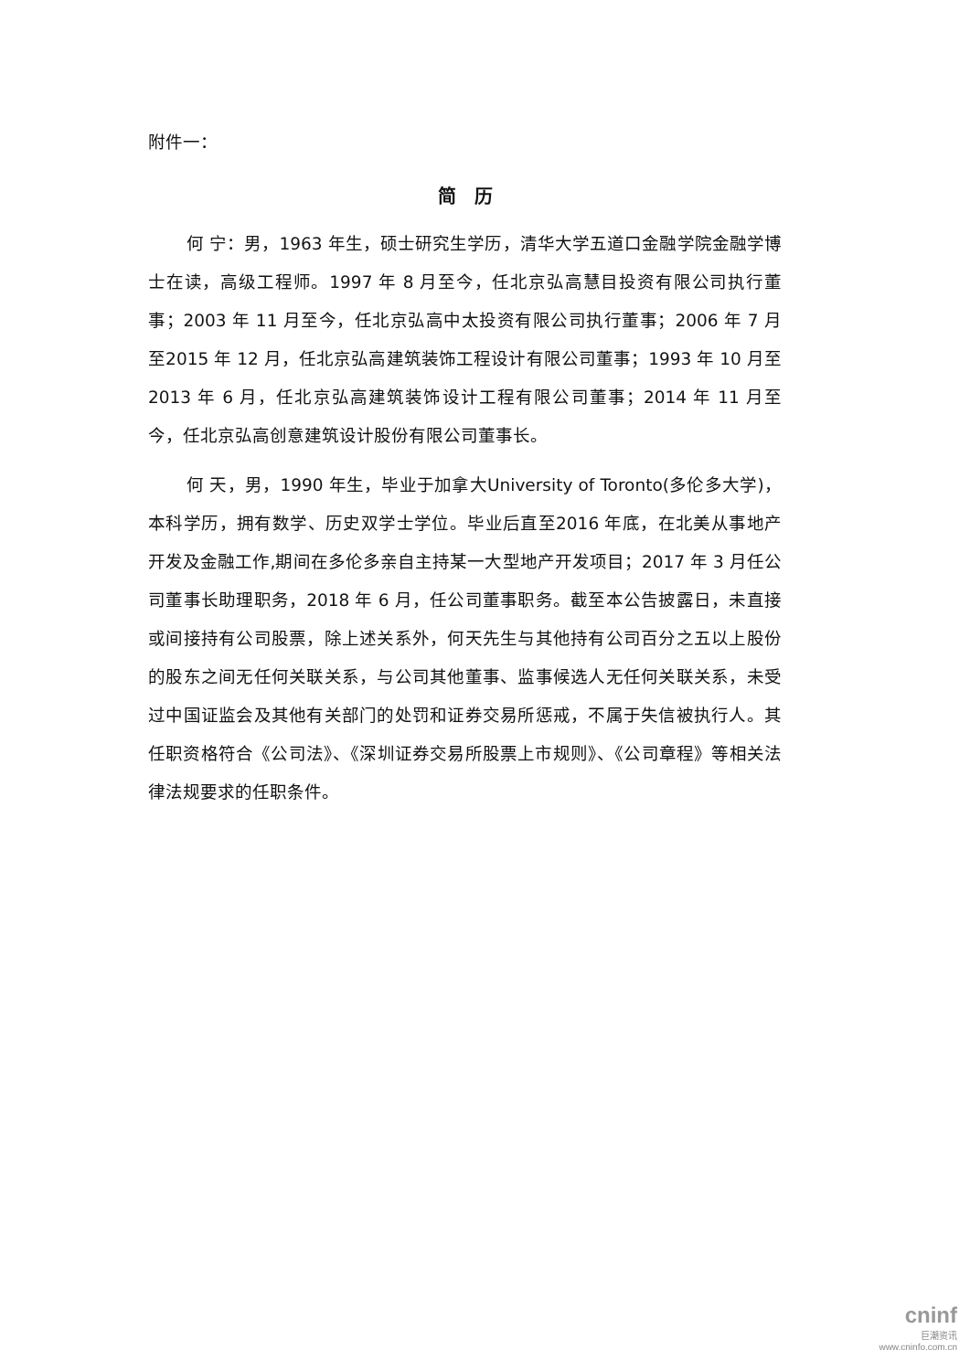附件一：
简　历
何 宁：男，1963 年生，硕士研究生学历，清华大学五道口金融学院金融学博士在读，高级工程师。1997 年 8 月至今，任北京弘高慧目投资有限公司执行董事；2003 年 11 月至今，任北京弘高中太投资有限公司执行董事；2006 年 7 月至2015 年 12 月，任北京弘高建筑装饰工程设计有限公司董事；1993 年 10 月至2013 年 6 月，任北京弘高建筑装饰设计工程有限公司董事；2014 年 11 月至今，任北京弘高创意建筑设计股份有限公司董事长。
何 天，男，1990 年生，毕业于加拿大University of Toronto(多伦多大学)，本科学历，拥有数学、历史双学士学位。毕业后直至2016 年底，在北美从事地产开发及金融工作,期间在多伦多亲自主持某一大型地产开发项目；2017 年 3 月任公司董事长助理职务，2018 年 6 月，任公司董事职务。截至本公告披露日，未直接或间接持有公司股票，除上述关系外，何天先生与其他持有公司百分之五以上股份的股东之间无任何关联关系，与公司其他董事、监事候选人无任何关联关系，未受过中国证监会及其他有关部门的处罚和证券交易所惩戒，不属于失信被执行人。其任职资格符合《公司法》、《深圳证券交易所股票上市规则》、《公司章程》等相关法律法规要求的任职条件。
cninf
巨潮资讯
www.cninfo.com.cn